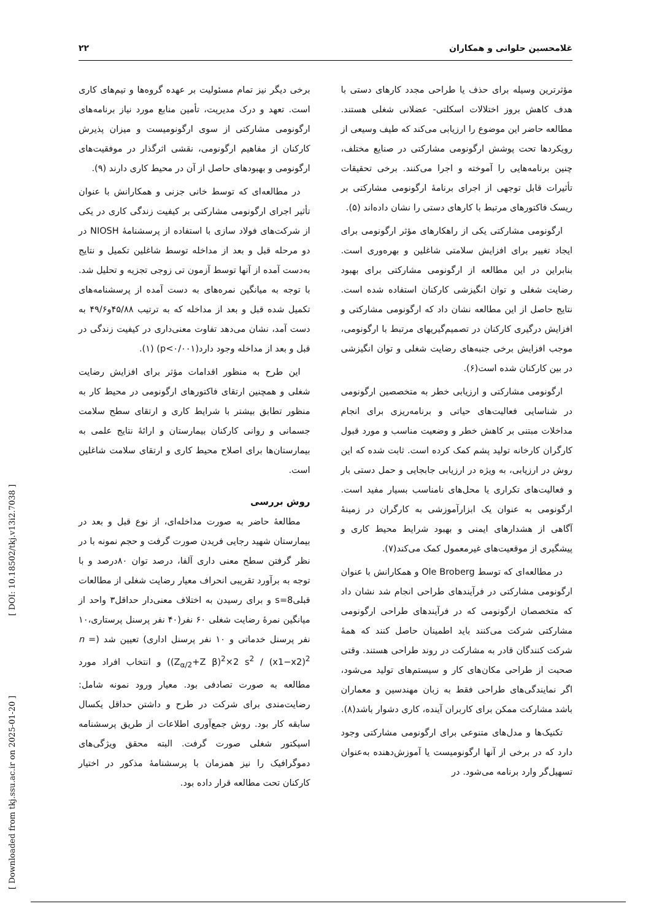غلامحسین حلوانی و همکاران ۲۲
مؤثرترین وسیله برای حذف یا طراحی مجدد کارهای دستی با هدف کاهش بروز اختلالات اسکلتی- عضلانی شغلی هستند. مطالعه حاضر این موضوع را ارزیابی می‌کند که طیف وسیعی از رویکردها تحت پوشش ارگونومی مشارکتی در صنایع مختلف، چنین برنامه‌هایی را آموخته و اجرا می‌کنند. برخی تحقیقات تأثیرات قابل توجهی از اجرای برنامهٔ ارگونومی مشارکتی بر ریسک فاکتورهای مرتبط با کارهای دستی را نشان داده‌اند (۵).
ارگونومی مشارکتی یکی از راهکارهای مؤثر ارگونومی برای ایجاد تغییر برای افزایش سلامتی شاغلین و بهره‌وری است. بنابراین در این مطالعه از ارگونومی مشارکتی برای بهبود رضایت شغلی و توان انگیزشی کارکنان استفاده شده است. نتایج حاصل از این مطالعه نشان داد که ارگونومی مشارکتی و افزایش درگیری کارکنان در تصمیم‌گیریهای مرتبط با ارگونومی، موجب افزایش برخی جنبه‌های رضایت شغلی و توان انگیزشی در بین کارکنان شده است(۶).
ارگونومی مشارکتی و ارزیابی خطر به متخصصین ارگونومی در شناسایی فعالیت‌های حیاتی و برنامه‌ریزی برای انجام مداخلات مبتنی بر کاهش خطر و وضعیت مناسب و مورد قبول کارگران کارخانه تولید پشم کمک کرده است. ثابت شده که این روش در ارزیابی، به ویژه در ارزیابی جابجایی و حمل دستی بار و فعالیت‌های تکراری یا محل‌های نامناسب بسیار مفید است. ارگونومی به عنوان یک ابزارآموزشی به کارگران در زمینهٔ آگاهی از هشدارهای ایمنی و بهبود شرایط محیط کاری و پیشگیری از موقعیت‌های غیرمعمول کمک می‌کند(۷).
در مطالعه‌ای که توسط Ole Broberg و همکارانش با عنوان ارگونومی مشارکتی در فرآیندهای طراحی انجام شد نشان داد که متخصصان ارگونومی که در فرآیندهای طراحی ارگونومی مشارکتی شرکت می‌کنند باید اطمینان حاصل کنند که همهٔ شرکت کنندگان قادر به مشارکت در روند طراحی هستند. وقتی صحبت از طراحی مکان‌های کار و سیستم‌های تولید می‌شود، اگر نمایندگی‌های طراحی فقط به زبان مهندسین و معماران باشد مشارکت ممکن برای کاربران آینده، کاری دشوار باشد(۸).
تکنیک‌ها و مدل‌های متنوعی برای ارگونومی مشارکتی وجود دارد که در برخی از آنها ارگونومیست یا آموزش‌دهنده به‌عنوان تسهیل‌گر وارد برنامه می‌شود. در
برخی دیگر نیز تمام مسئولیت بر عهده گروه‌ها و تیم‌های کاری است. تعهد و درک مدیریت، تأمین منابع مورد نیاز برنامه‌های ارگونومی مشارکتی از سوی ارگونومیست و میزان پذیرش کارکنان از مفاهیم ارگونومی، نقشی اثرگذار در موفقیت‌های ارگونومی و بهبودهای حاصل از آن در محیط کاری دارند (۹).
در مطالعه‌ای که توسط خانی جزنی و همکارانش با عنوان تأثیر اجرای ارگونومی مشارکتی بر کیفیت زندگی کاری در یکی از شرکت‌های فولاد سازی با استفاده از پرسشنامهٔ NIOSH در دو مرحله قبل و بعد از مداخله توسط شاغلین تکمیل و نتایج به‌دست آمده از آنها توسط آزمون تی زوجی تجزیه و تحلیل شد. با توجه به میانگین نمره‌های به دست آمده از پرسشنامه‌های تکمیل شده قبل و بعد از مداخله که به ترتیب ۴۵/۸۸و۴۹/۶ به دست آمد، نشان می‌دهد تفاوت معنی‌داری در کیفیت زندگی در قبل و بعد از مداخله وجود دارد(p<۰/۰۰۱) (۱).
این طرح به منظور اقدامات مؤثر برای افزایش رضایت شغلی و همچنین ارتقای فاکتورهای ارگونومی در محیط کار به منظور تطابق بیشتر با شرایط کاری و ارتقای سطح سلامت جسمانی و روانی کارکنان بیمارستان و ارائهٔ نتایج علمی به بیمارستان‌ها برای اصلاح محیط کاری و ارتقای سلامت شاغلین است.
روش بررسی
مطالعهٔ حاضر به صورت مداخله‌ای، از نوع قبل و بعد در بیمارستان شهید رجایی فریدن صورت گرفت و حجم نمونه با در نظر گرفتن سطح معنی داری آلفا، درصد توان ۸۰درصد و با توجه به برآورد تقریبی انحراف معیار رضایت شغلی از مطالعات قبلیs=8 و برای رسیدن به اختلاف معنی‌دار حداقل۳ واحد از میانگین نمرهٔ رضایت شغلی ۶۰ نفر(۴۰ نفر پرسنل پرستاری،۱۰ نفر پرسنل خدماتی و ۱۰ نفر پرسنل اداری) تعیین شد (n = (Z<sub>α/2</sub>+Z β)<sup>2</sup>×2 s<sup>2</sup> / (x1−x2)<sup>2</sup>) و انتخاب افراد مورد مطالعه به صورت تصادفی بود. معیار ورود نمونه شامل: رضایت‌مندی برای شرکت در طرح و داشتن حداقل یکسال سابقه کار بود. روش جمع‌آوری اطلاعات از طریق پرسشنامه اسپکتور شغلی صورت گرفت. البته محقق ویژگی‌های دموگرافیک را نیز همزمان با پرسشنامهٔ مذکور در اختیار کارکنان تحت مطالعه قرار داده بود.
[ Downloaded from tkj.ssu.ac.ir on 2025-01-20 ] [ DOI: 10.18502/tkj.v13i2.7038 ]